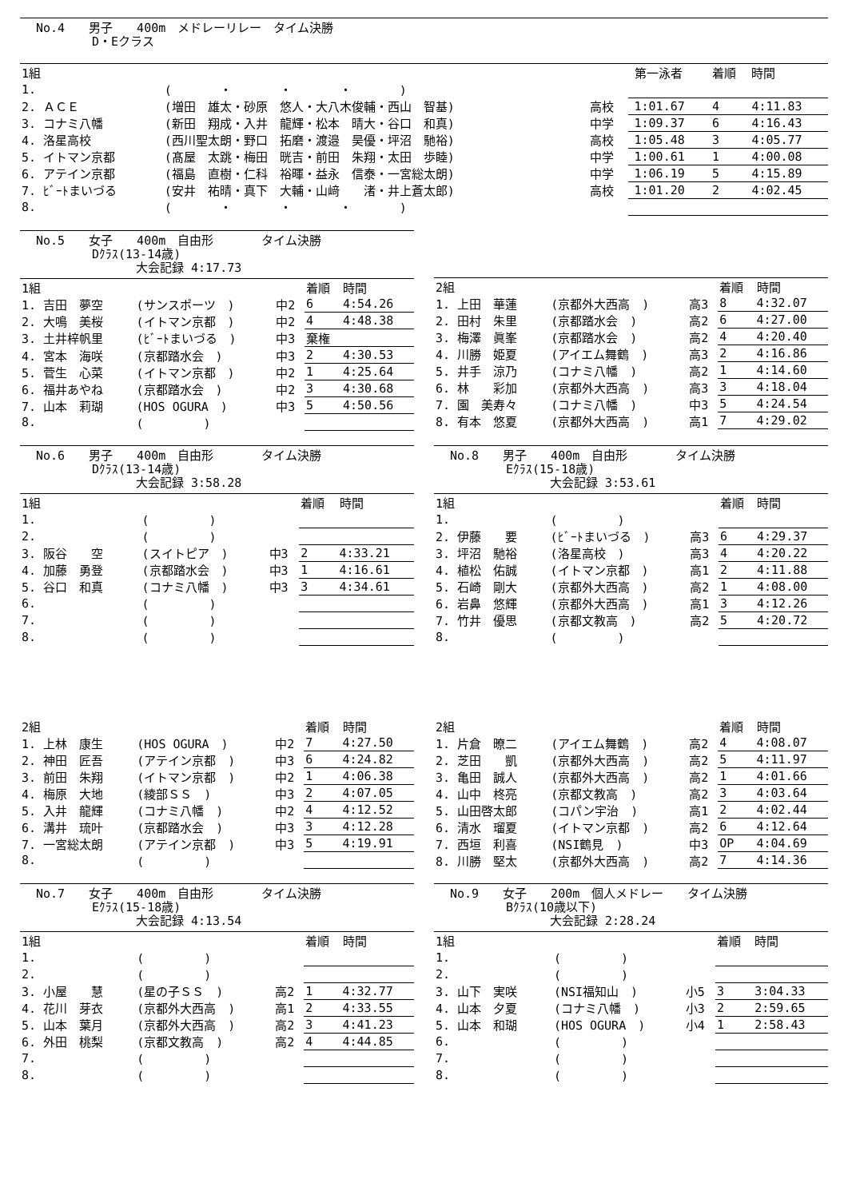No.4　　男子　　400m　メドレーリレー　タイム決勝
D・Eクラス
| 1組 | | | | 第一泳者 | 着順 | 時間 |
| 1. | ( ・ ・ ・ ) | | | | | |
| 2. ＡＣＥ | (増田 雄太・砂原 悠人・大八木俊輔・西山 智基) | 高校 | | 1:01.67 | 4 | 4:11.83 |
| 3. コナミ八幡 | (新田 翔成・入井 龍輝・松本 晴大・谷口 和真) | 中学 | | 1:09.37 | 6 | 4:16.43 |
| 4. 洛星高校 | (西川聖太朗・野口 拓磨・渡邉 昊優・坪沼 馳裕) | 高校 | | 1:05.48 | 3 | 4:05.77 |
| 5. イトマン京都 | (髙屋 太跳・梅田 晄吉・前田 朱翔・太田 歩睦) | 中学 | | 1:00.61 | 1 | 4:00.08 |
| 6. アテイン京都 | (福島 直樹・仁科 裕暉・益永 信泰・一宮総太朗) | 中学 | | 1:06.19 | 5 | 4:15.89 |
| 7. ﾋﾞｰﾄまいづる | (安井 祐晴・真下 大輔・山﨑 渚・井上蒼太郎) | 高校 | | 1:01.20 | 2 | 4:02.45 |
| 8. | ( ・ ・ ・ ) | | | | | |
No.5　　女子　　400m　自由形　　　　タイム決勝
Dｸﾗｽ(13-14歳)
大会記録 4:17.73
| 1組 | | | 着順 | 時間 |
| 1. 吉田 夢空 | (サンスポーツ ) | 中2 | 6 | 4:54.26 |
| 2. 大鳴 美桜 | (イトマン京都 ) | 中2 | 4 | 4:48.38 |
| 3. 土井梓帆里 | (ﾋﾞｰﾄまいづる ) | 中3 | 棄権 | |
| 4. 宮本 海咲 | (京都踏水会 ) | 中3 | 2 | 4:30.53 |
| 5. 菅生 心菜 | (イトマン京都 ) | 中2 | 1 | 4:25.64 |
| 6. 福井あやね | (京都踏水会 ) | 中2 | 3 | 4:30.68 |
| 7. 山本 莉瑚 | (HOS OGURA ) | 中3 | 5 | 4:50.56 |
| 8. | ( ) | | | |
| 2組 | | | 着順 | 時間 |
| 1. 上田 華蓮 | (京都外大西高 ) | 高3 | 8 | 4:32.07 |
| 2. 田村 朱里 | (京都踏水会 ) | 高2 | 6 | 4:27.00 |
| 3. 梅澤 眞峯 | (京都踏水会 ) | 高2 | 4 | 4:20.40 |
| 4. 川勝 姫夏 | (アイエム舞鶴 ) | 高3 | 2 | 4:16.86 |
| 5. 井手 涼乃 | (コナミ八幡 ) | 高2 | 1 | 4:14.60 |
| 6. 林 彩加 | (京都外大西高 ) | 高3 | 3 | 4:18.04 |
| 7. 園 美寿々 | (コナミ八幡 ) | 中3 | 5 | 4:24.54 |
| 8. 有本 悠夏 | (京都外大西高 ) | 高1 | 7 | 4:29.02 |
No.6　　男子　　400m　自由形　　　　タイム決勝
Dｸﾗｽ(13-14歳)
大会記録 3:58.28
| 1組 | | | 着順 | 時間 |
| 1. | ( ) | | | |
| 2. | ( ) | | | |
| 3. 阪谷 空 | (スイトピア ) | 中3 | 2 | 4:33.21 |
| 4. 加藤 勇登 | (京都踏水会 ) | 中3 | 1 | 4:16.61 |
| 5. 谷口 和真 | (コナミ八幡 ) | 中3 | 3 | 4:34.61 |
| 6. | ( ) | | | |
| 7. | ( ) | | | |
| 8. | ( ) | | | |
| 2組 | | | 着順 | 時間 |
| 1. 上林 康生 | (HOS OGURA ) | 中2 | 7 | 4:27.50 |
| 2. 神田 匠吾 | (アテイン京都 ) | 中3 | 6 | 4:24.82 |
| 3. 前田 朱翔 | (イトマン京都 ) | 中2 | 1 | 4:06.38 |
| 4. 梅原 大地 | (綾部ＳＳ ) | 中3 | 2 | 4:07.05 |
| 5. 入井 龍輝 | (コナミ八幡 ) | 中2 | 4 | 4:12.52 |
| 6. 溝井 琉叶 | (京都踏水会 ) | 中3 | 3 | 4:12.28 |
| 7. 一宮総太朗 | (アテイン京都 ) | 中3 | 5 | 4:19.91 |
| 8. | ( ) | | | |
No.8　　男子　　400m　自由形　　　　タイム決勝
Eｸﾗｽ(15-18歳)
大会記録 3:53.61
| 1組 | | | 着順 | 時間 |
| 1. | ( ) | | | |
| 2. 伊藤 要 | (ﾋﾞｰﾄまいづる ) | 高3 | 6 | 4:29.37 |
| 3. 坪沼 馳裕 | (洛星高校 ) | 高3 | 4 | 4:20.22 |
| 4. 植松 佑誠 | (イトマン京都 ) | 高1 | 2 | 4:11.88 |
| 5. 石崎 剛大 | (京都外大西高 ) | 高2 | 1 | 4:08.00 |
| 6. 岩鼻 悠輝 | (京都外大西高 ) | 高1 | 3 | 4:12.26 |
| 7. 竹井 優思 | (京都文教高 ) | 高2 | 5 | 4:20.72 |
| 8. | ( ) | | | |
| 2組 | | | 着順 | 時間 |
| 1. 片倉 暸二 | (アイエム舞鶴 ) | 高2 | 4 | 4:08.07 |
| 2. 芝田 凱 | (京都外大西高 ) | 高2 | 5 | 4:11.97 |
| 3. 亀田 誠人 | (京都外大西高 ) | 高2 | 1 | 4:01.66 |
| 4. 山中 柊亮 | (京都文教高 ) | 高2 | 3 | 4:03.64 |
| 5. 山田啓太郎 | (コパン宇治 ) | 高1 | 2 | 4:02.44 |
| 6. 清水 瑠夏 | (イトマン京都 ) | 高2 | 6 | 4:12.64 |
| 7. 西垣 利喜 | (NSI鶴見 ) | 中3 | OP | 4:04.69 |
| 8. 川勝 堅太 | (京都外大西高 ) | 高2 | 7 | 4:14.36 |
No.7　　女子　　400m　自由形　　　　タイム決勝
Eｸﾗｽ(15-18歳)
大会記録 4:13.54
| 1組 | | | 着順 | 時間 |
| 1. | ( ) | | | |
| 2. | ( ) | | | |
| 3. 小屋 慧 | (星の子ＳＳ ) | 高2 | 1 | 4:32.77 |
| 4. 花川 芽衣 | (京都外大西高 ) | 高1 | 2 | 4:33.55 |
| 5. 山本 葉月 | (京都外大西高 ) | 高2 | 3 | 4:41.23 |
| 6. 外田 桃梨 | (京都文教高 ) | 高2 | 4 | 4:44.85 |
| 7. | ( ) | | | |
| 8. | ( ) | | | |
No.9　　女子　　200m　個人メドレー　　タイム決勝
Bｸﾗｽ(10歳以下)
大会記録 2:28.24
| 1組 | | | 着順 | 時間 |
| 1. | ( ) | | | |
| 2. | ( ) | | | |
| 3. 山下 実咲 | (NSI福知山 ) | 小5 | 3 | 3:04.33 |
| 4. 山本 夕夏 | (コナミ八幡 ) | 小3 | 2 | 2:59.65 |
| 5. 山本 和瑚 | (HOS OGURA ) | 小4 | 1 | 2:58.43 |
| 6. | ( ) | | | |
| 7. | ( ) | | | |
| 8. | ( ) | | | |